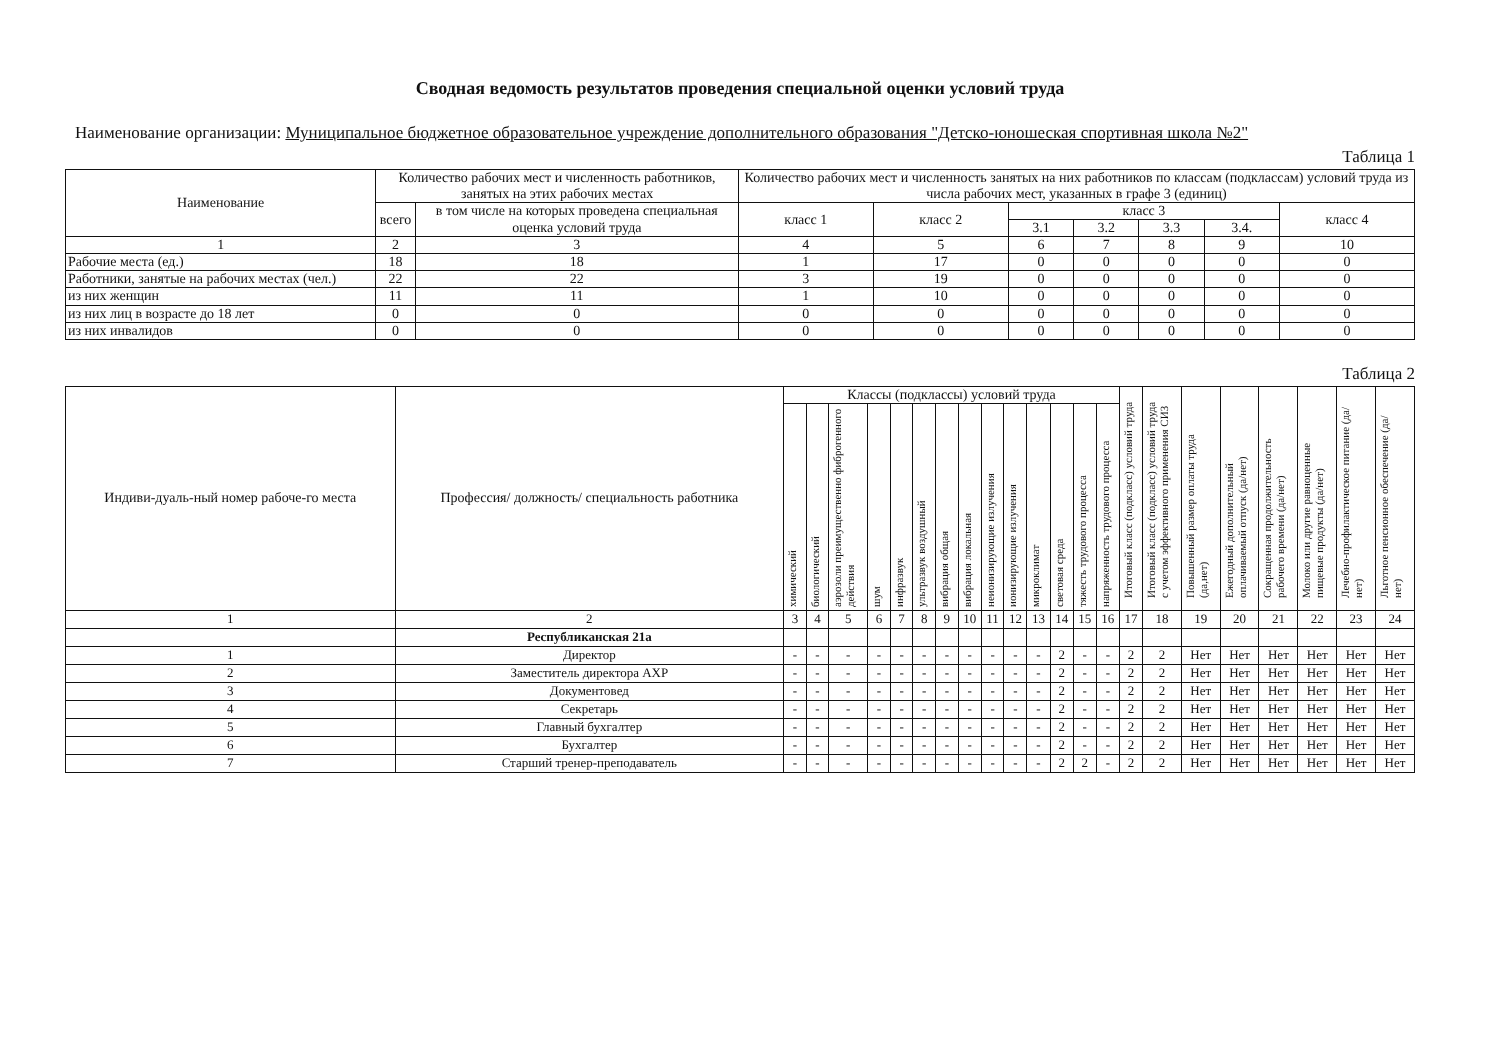Сводная ведомость результатов проведения специальной оценки условий труда
Наименование организации: Муниципальное бюджетное образовательное учреждение дополнительного образования "Детско-юношеская спортивная школа №2"
Таблица 1
| Наименование | Количество рабочих мест и численность работников, занятых на этих рабочих местах | | Количество рабочих мест и численность занятых на них работников по классам (подклассам) условий труда из числа рабочих мест, указанных в графе 3 (единиц) | | | | | | |
| --- | --- | --- | --- | --- | --- | --- | --- | --- | --- |
| | всего | в том числе на которых проведена специальная оценка условий труда | класс 1 | класс 2 | класс 3 | | | | класс 4 |
| | | | | | 3.1 | 3.2 | 3.3 | 3.4. | |
| 1 | 2 | 3 | 4 | 5 | 6 | 7 | 8 | 9 | 10 |
| Рабочие места (ед.) | 18 | 18 | 1 | 17 | 0 | 0 | 0 | 0 | 0 |
| Работники, занятые на рабочих местах (чел.) | 22 | 22 | 3 | 19 | 0 | 0 | 0 | 0 | 0 |
| из них женщин | 11 | 11 | 1 | 10 | 0 | 0 | 0 | 0 | 0 |
| из них лиц в возрасте до 18 лет | 0 | 0 | 0 | 0 | 0 | 0 | 0 | 0 | 0 |
| из них инвалидов | 0 | 0 | 0 | 0 | 0 | 0 | 0 | 0 | 0 |
Таблица 2
| Индиви-дуаль-ный номер рабоче-го места | Профессия/ должность/ специальность работника | Классы (подклассы) условий труда | | | | | | | | | | | | | | Итоговый класс (подкласс) условий труда | Итоговый класс (подкласс) условий труда с учетом эффективного применения СИЗ | Повышенный размер оплаты труда (да,нет) | Ежегодный дополнительный оплачиваемый отпуск (да/нет) | Сокращенная продолжительность рабочего времени (да/нет) | Молоко или другие равноценные пищевые продукты (да/нет) | Лечебно-профилактическое питание (да/нет) | Льготное пенсионное обеспечение (да/нет) |
| --- | --- | --- | --- | --- | --- | --- | --- | --- | --- | --- | --- | --- | --- | --- | --- | --- | --- | --- | --- | --- | --- | --- | --- |
| | | химический | биологический | аэрозоли преимущественно фиброгенного действия | шум | инфразвук | ультразвук воздушный | вибрация общая | вибрация локальная | неионизирующие излучения | ионизирующие излучения | микроклимат | световая среда | тяжесть трудового процесса | напряженность трудового процесса | | | | | | | | |
| 1 | 2 | 3 | 4 | 5 | 6 | 7 | 8 | 9 | 10 | 11 | 12 | 13 | 14 | 15 | 16 | 17 | 18 | 19 | 20 | 21 | 22 | 23 | 24 |
| | Республиканская 21а | | | | | | | | | | | | | | | | | | | | | | |
| 1 | Директор | - | - | - | - | - | - | - | - | - | - | - | 2 | - | - | 2 | 2 | Нет | Нет | Нет | Нет | Нет | Нет |
| 2 | Заместитель директора АХР | - | - | - | - | - | - | - | - | - | - | - | 2 | - | - | 2 | 2 | Нет | Нет | Нет | Нет | Нет | Нет |
| 3 | Документовед | - | - | - | - | - | - | - | - | - | - | - | 2 | - | - | 2 | 2 | Нет | Нет | Нет | Нет | Нет | Нет |
| 4 | Секретарь | - | - | - | - | - | - | - | - | - | - | - | 2 | - | - | 2 | 2 | Нет | Нет | Нет | Нет | Нет | Нет |
| 5 | Главный бухгалтер | - | - | - | - | - | - | - | - | - | - | - | 2 | - | - | 2 | 2 | Нет | Нет | Нет | Нет | Нет | Нет |
| 6 | Бухгалтер | - | - | - | - | - | - | - | - | - | - | - | 2 | - | - | 2 | 2 | Нет | Нет | Нет | Нет | Нет | Нет |
| 7 | Старший тренер-преподаватель | - | - | - | - | - | - | - | - | - | - | - | 2 | 2 | - | 2 | 2 | Нет | Нет | Нет | Нет | Нет | Нет |